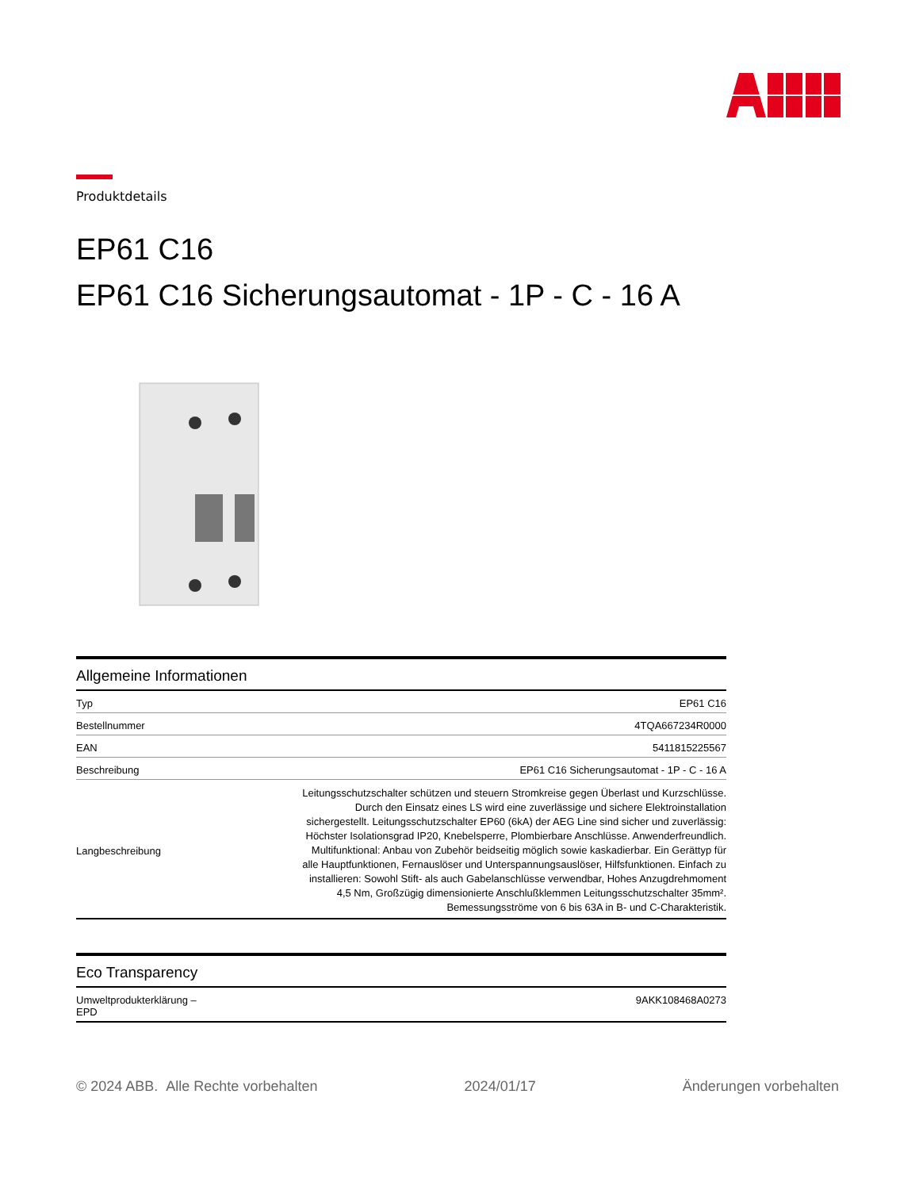Produktdetails
EP61 C16
EP61 C16 Sicherungsautomat - 1P - C - 16 A
Allgemeine Informationen
| Typ | EP61 C16 |
| Bestellnummer | 4TQA667234R0000 |
| EAN | 5411815225567 |
| Beschreibung | EP61 C16 Sicherungsautomat - 1P - C - 16 A |
| Langbeschreibung | Leitungsschutzschalter schützen und steuern Stromkreise gegen Überlast und Kurzschlüsse. Durch den Einsatz eines LS wird eine zuverlässige und sichere Elektroinstallation sichergestellt. Leitungsschutzschalter EP60 (6kA) der AEG Line sind sicher und zuverlässig: Höchster Isolationsgrad IP20, Knebelsperre, Plombierbare Anschlüsse. Anwenderfreundlich. Multifunktional: Anbau von Zubehör beidseitig möglich sowie kaskadierbar. Ein Gerättyp für alle Hauptfunktionen, Fernauslöser und Unterspannungsauslöser, Hilfsfunktionen. Einfach zu installieren: Sowohl Stift- als auch Gabelanschlüsse verwendbar, Hohes Anzugdrehmoment 4,5 Nm, Großzügig dimensionierte Anschlußklemmen Leitungsschutzschalter 35mm². Bemessungsströme von 6 bis 63A in B- und C-Charakteristik. |
Eco Transparency
| Umweltprodukterklärung – EPD | 9AKK108468A0273 |
© 2024 ABB. Alle Rechte vorbehalten 2024/01/17 Änderungen vorbehalten